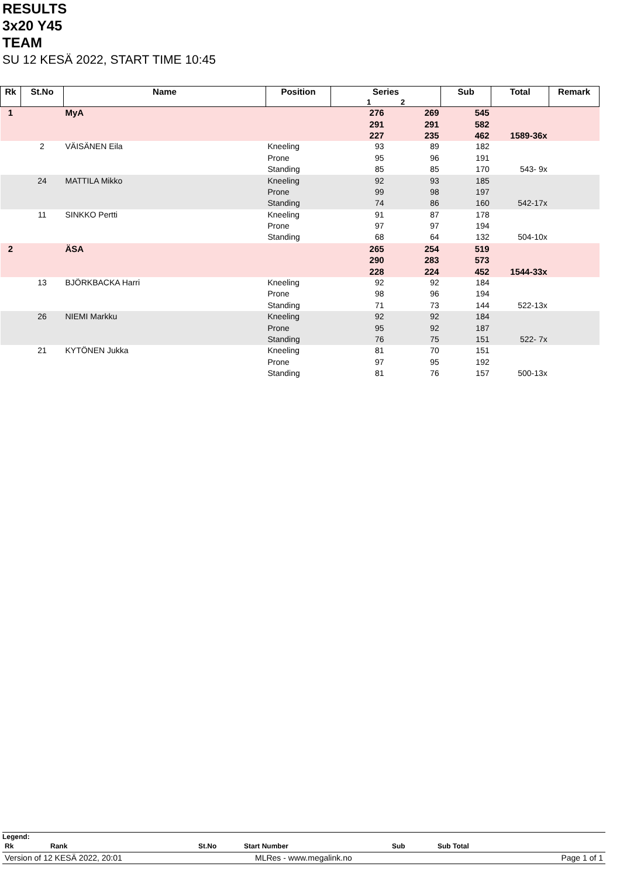RESULTS
3x20 Y45
TEAM
SU 12 KESÄ 2022, START TIME 10:45
| Rk | St.No | Name | Position | Series 1 2 | | Sub | Total | Remark |
| --- | --- | --- | --- | --- | --- | --- | --- | --- |
| 1 | | MyA | | 276 | 269 | 545 | | |
| | | | | 291 | 291 | 582 | | |
| | | | | 227 | 235 | 462 | 1589-36x | |
| | 2 | VÄISÄNEN Eila | Kneeling | 93 | 89 | 182 | | |
| | | | Prone | 95 | 96 | 191 | | |
| | | | Standing | 85 | 85 | 170 | 543- 9x | |
| | 24 | MATTILA Mikko | Kneeling | 92 | 93 | 185 | | |
| | | | Prone | 99 | 98 | 197 | | |
| | | | Standing | 74 | 86 | 160 | 542-17x | |
| | 11 | SINKKO Pertti | Kneeling | 91 | 87 | 178 | | |
| | | | Prone | 97 | 97 | 194 | | |
| | | | Standing | 68 | 64 | 132 | 504-10x | |
| 2 | | ÄSA | | 265 | 254 | 519 | | |
| | | | | 290 | 283 | 573 | | |
| | | | | 228 | 224 | 452 | 1544-33x | |
| | 13 | BJÖRKBACKA Harri | Kneeling | 92 | 92 | 184 | | |
| | | | Prone | 98 | 96 | 194 | | |
| | | | Standing | 71 | 73 | 144 | 522-13x | |
| | 26 | NIEMI Markku | Kneeling | 92 | 92 | 184 | | |
| | | | Prone | 95 | 92 | 187 | | |
| | | | Standing | 76 | 75 | 151 | 522- 7x | |
| | 21 | KYTÖNEN Jukka | Kneeling | 81 | 70 | 151 | | |
| | | | Prone | 97 | 95 | 192 | | |
| | | | Standing | 81 | 76 | 157 | 500-13x | |
Legend:
| Rk | Rank | St.No | Start Number | Sub | Sub Total |
| Version of 12 KESÄ 2022, 20:01 | MLRes - www.megalink.no | Page 1 of 1 |